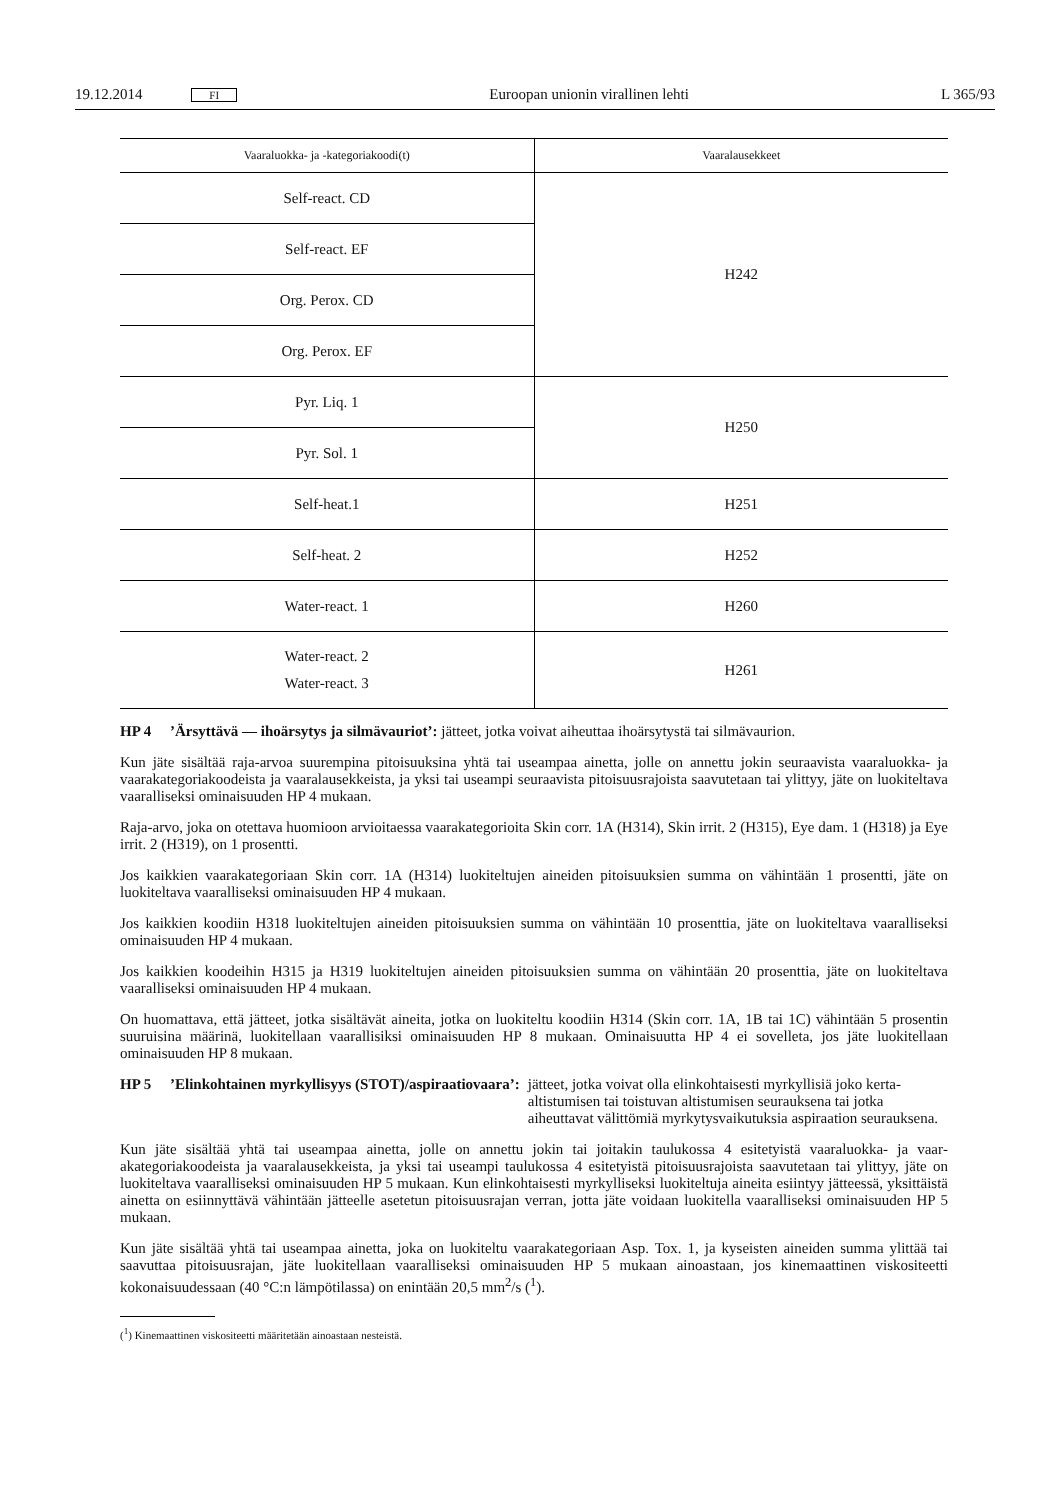19.12.2014 FI Euroopan unionin virallinen lehti L 365/93
| Vaaraluokka- ja -kategoriakoodi(t) | Vaaralausekkeet |
| --- | --- |
| Self-react. CD | H242 |
| Self-react. EF | |
| Org. Perox. CD | |
| Org. Perox. EF | |
| Pyr. Liq. 1 | H250 |
| Pyr. Sol. 1 | |
| Self-heat.1 | H251 |
| Self-heat. 2 | H252 |
| Water-react. 1 | H260 |
| Water-react. 2 Water-react. 3 | H261 |
HP 4 ’Ärsyttävä — ihoärsytys ja silmävauriot’: jätteet, jotka voivat aiheuttaa ihoärsytystä tai silmävaurion.
Kun jäte sisältää raja-arvoa suurempina pitoisuuksina yhtä tai useampaa ainetta, jolle on annettu jokin seuraavista vaara­luokka- ja vaarakategoriakoodeista ja vaaralausekkeista, ja yksi tai useampi seuraavista pitoisuusrajoista saavutetaan tai ylittyy, jäte on luokiteltava vaaralliseksi ominaisuuden HP 4 mukaan.
Raja-arvo, joka on otettava huomioon arvioitaessa vaarakategorioita Skin corr. 1A (H314), Skin irrit. 2 (H315), Eye dam. 1 (H318) ja Eye irrit. 2 (H319), on 1 prosentti.
Jos kaikkien vaarakategoriaan Skin corr. 1A (H314) luokiteltujen aineiden pitoisuuksien summa on vähintään 1 prosentti, jäte on luokiteltava vaaralliseksi ominaisuuden HP 4 mukaan.
Jos kaikkien koodiin H318 luokiteltujen aineiden pitoisuuksien summa on vähintään 10 prosenttia, jäte on luokiteltava vaaralliseksi ominaisuuden HP 4 mukaan.
Jos kaikkien koodeihin H315 ja H319 luokiteltujen aineiden pitoisuuksien summa on vähintään 20 prosenttia, jäte on luokiteltava vaaralliseksi ominaisuuden HP 4 mukaan.
On huomattava, että jätteet, jotka sisältävät aineita, jotka on luokiteltu koodiin H314 (Skin corr. 1A, 1B tai 1C) vähin­tään 5 prosentin suuruisina määrinä, luokitellaan vaarallisiksi ominaisuuden HP 8 mukaan. Ominaisuutta HP 4 ei sovel­leta, jos jäte luokitellaan ominaisuuden HP 8 mukaan.
HP 5 ’Elinkohtainen myrkyllisyys (STOT)/aspiraatiovaara’: jätteet, jotka voivat olla elinkohtaisesti myrkyllisiä joko kerta-altistumisen tai toistuvan altistumisen seurauksena tai jotka aiheuttavat välittömiä myrkytysvaikutuksia aspiraation seurauksena.
Kun jäte sisältää yhtä tai useampaa ainetta, jolle on annettu jokin tai joitakin taulukossa 4 esitetyistä vaaraluokka- ja vaar­akategoriakoodeista ja vaaralausekkeista, ja yksi tai useampi taulukossa 4 esitetyistä pitoisuusrajoista saavutetaan tai ylittyy, jäte on luokiteltava vaaralliseksi ominaisuuden HP 5 mukaan. Kun elinkohtaisesti myrkylliseksi luokiteltuja aineita esiintyy jätteessä, yksittäistä ainetta on esiinnyttävä vähintään jätteelle asetetun pitoisuusrajan verran, jotta jäte voidaan luokitella vaaralliseksi ominaisuuden HP 5 mukaan.
Kun jäte sisältää yhtä tai useampaa ainetta, joka on luokiteltu vaarakategoriaan Asp. Tox. 1, ja kyseisten aineiden summa ylittää tai saavuttaa pitoisuusrajan, jäte luokitellaan vaaralliseksi ominaisuuden HP 5 mukaan ainoastaan, jos kinemaat­tinen viskositeetti kokonaisuudessaan (40 °C:n lämpötilassa) on enintään 20,5 mm<sup>2</sup>/s (<sup>1</sup>).
(<sup>1</sup>) Kinemaattinen viskositeetti määritetään ainoastaan nesteistä.